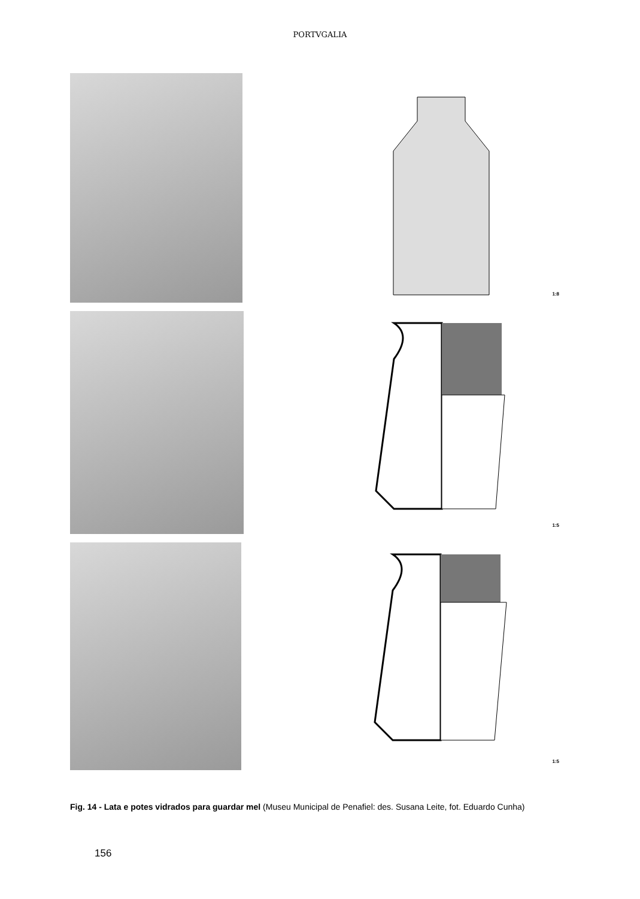PORTVGALIA
1:8
1:5
1:5
Fig. 14 - Lata e potes vidrados para guardar mel (Museu Municipal de Penafiel: des. Susana Leite, fot. Eduardo Cunha)
156